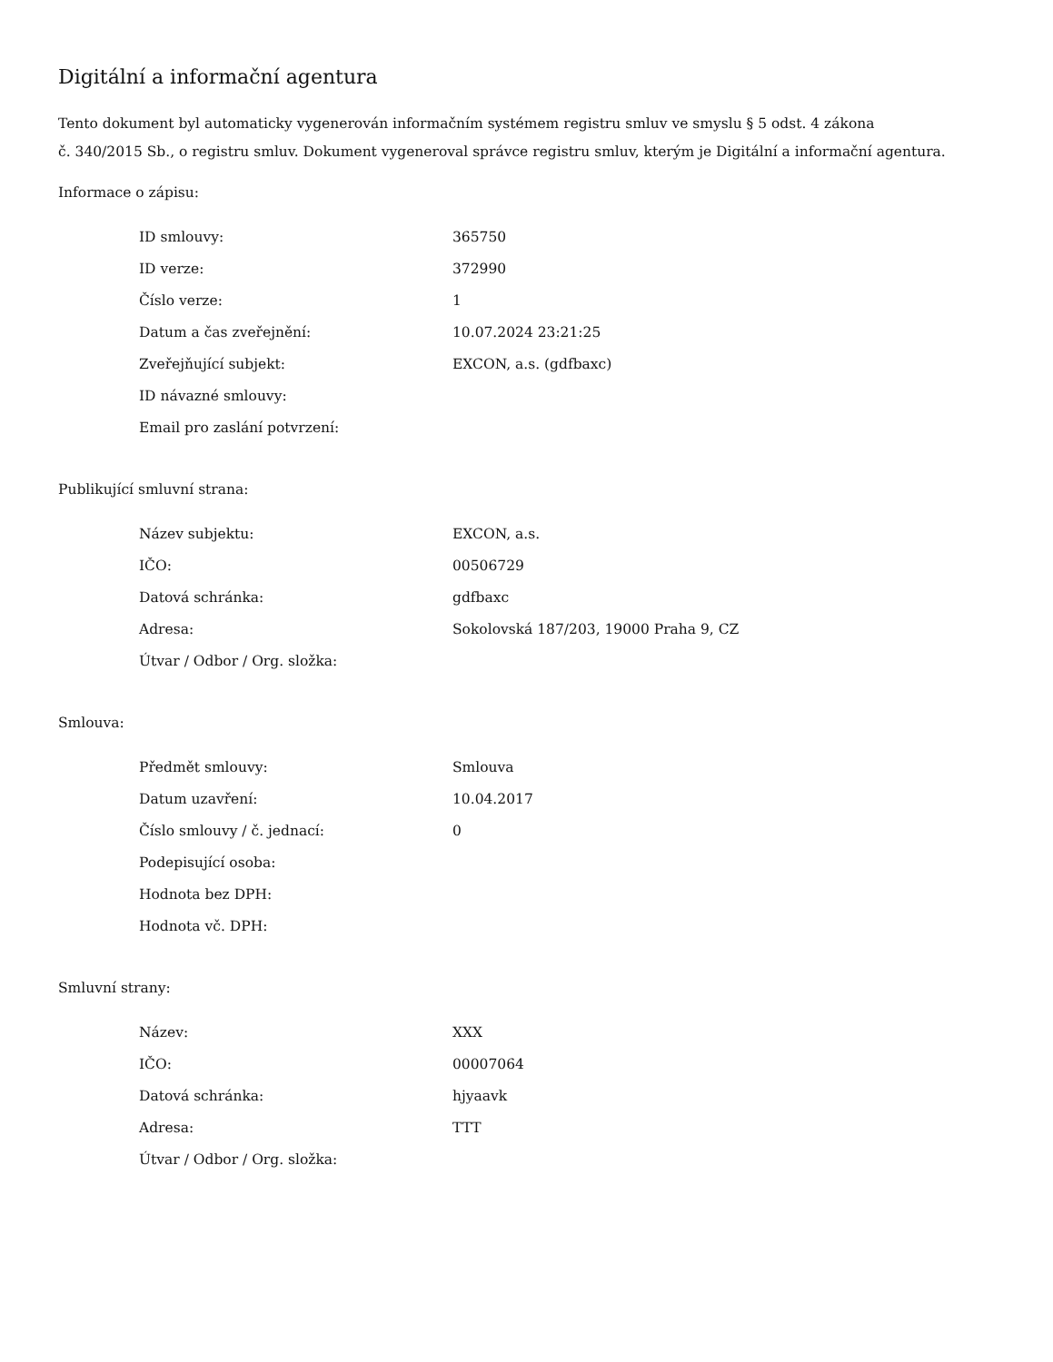Digitální a informační agentura
Tento dokument byl automaticky vygenerován informačním systémem registru smluv ve smyslu § 5 odst. 4 zákona
č. 340/2015 Sb., o registru smluv. Dokument vygeneroval správce registru smluv, kterým je Digitální a informační agentura.
Informace o zápisu:
| ID smlouvy: | 365750 |
| ID verze: | 372990 |
| Číslo verze: | 1 |
| Datum a čas zveřejnění: | 10.07.2024 23:21:25 |
| Zveřejňující subjekt: | EXCON, a.s. (gdfbaxc) |
| ID návazné smlouvy: | |
| Email pro zaslání potvrzení: | |
Publikující smluvní strana:
| Název subjektu: | EXCON, a.s. |
| IČO: | 00506729 |
| Datová schránka: | gdfbaxc |
| Adresa: | Sokolovská 187/203, 19000 Praha 9, CZ |
| Útvar / Odbor / Org. složka: | |
Smlouva:
| Předmět smlouvy: | Smlouva |
| Datum uzavření: | 10.04.2017 |
| Číslo smlouvy / č. jednací: | 0 |
| Podepisující osoba: | |
| Hodnota bez DPH: | |
| Hodnota vč. DPH: | |
Smluvní strany:
| Název: | XXX |
| IČO: | 00007064 |
| Datová schránka: | hjyaavk |
| Adresa: | TTT |
| Útvar / Odbor / Org. složka: | |